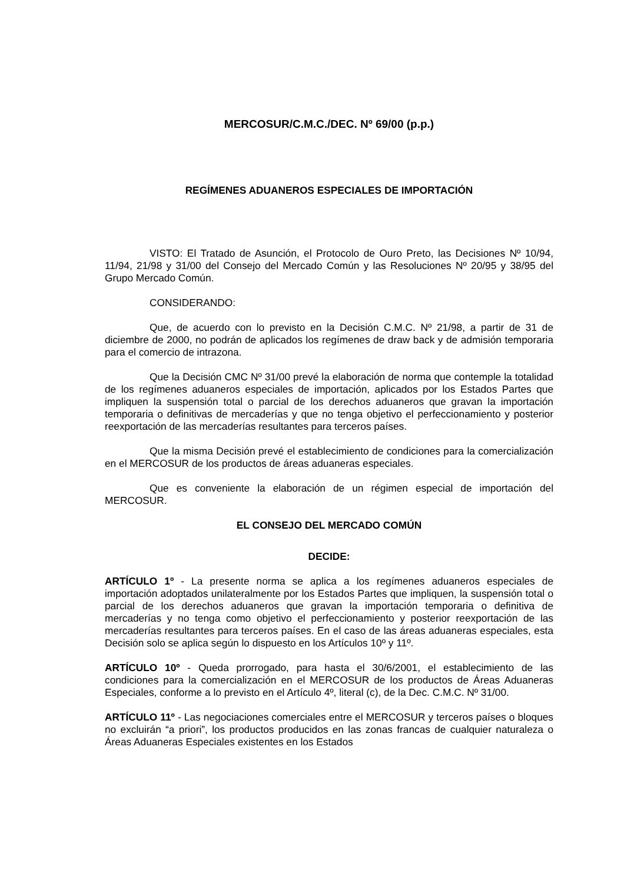MERCOSUR/C.M.C./DEC. Nº 69/00 (p.p.)
REGÍMENES ADUANEROS ESPECIALES DE IMPORTACIÓN
VISTO: El Tratado de Asunción, el Protocolo de Ouro Preto, las Decisiones Nº 10/94, 11/94, 21/98 y 31/00 del Consejo del Mercado Común y las Resoluciones Nº 20/95 y 38/95 del Grupo Mercado Común.
CONSIDERANDO:
Que, de acuerdo con lo previsto en la Decisión C.M.C. Nº 21/98, a partir de 31 de diciembre de 2000, no podrán de aplicados los regímenes de draw back y de admisión temporaria para el comercio de intrazona.
Que la Decisión CMC Nº 31/00 prevé la elaboración de norma que contemple la totalidad de los regímenes aduaneros especiales de importación, aplicados por los Estados Partes que impliquen la suspensión total o parcial de los derechos aduaneros que gravan la importación temporaria o definitivas de mercaderías y que no tenga objetivo el perfeccionamiento y posterior reexportación de las mercaderías resultantes para terceros países.
Que la misma Decisión prevé el establecimiento de condiciones para la comercialización en el MERCOSUR de los productos de áreas aduaneras especiales.
Que es conveniente la elaboración de un régimen especial de importación del MERCOSUR.
EL CONSEJO DEL MERCADO COMÚN
DECIDE:
ARTÍCULO 1º - La presente norma se aplica a los regímenes aduaneros especiales de importación adoptados unilateralmente por los Estados Partes que impliquen, la suspensión total o parcial de los derechos aduaneros que gravan la importación temporaria o definitiva de mercaderías y no tenga como objetivo el perfeccionamiento y posterior reexportación de las mercaderías resultantes para terceros países. En el caso de las áreas aduaneras especiales, esta Decisión solo se aplica según lo dispuesto en los Artículos 10º y 11º.
ARTÍCULO 10º - Queda prorrogado, para hasta el 30/6/2001, el establecimiento de las condiciones para la comercialización en el MERCOSUR de los productos de Áreas Aduaneras Especiales, conforme a lo previsto en el Artículo 4º, literal (c), de la Dec. C.M.C. Nº 31/00.
ARTÍCULO 11º - Las negociaciones comerciales entre el MERCOSUR y terceros países o bloques no excluirán “a priori”, los productos producidos en las zonas francas de cualquier naturaleza o Áreas Aduaneras Especiales existentes en los Estados